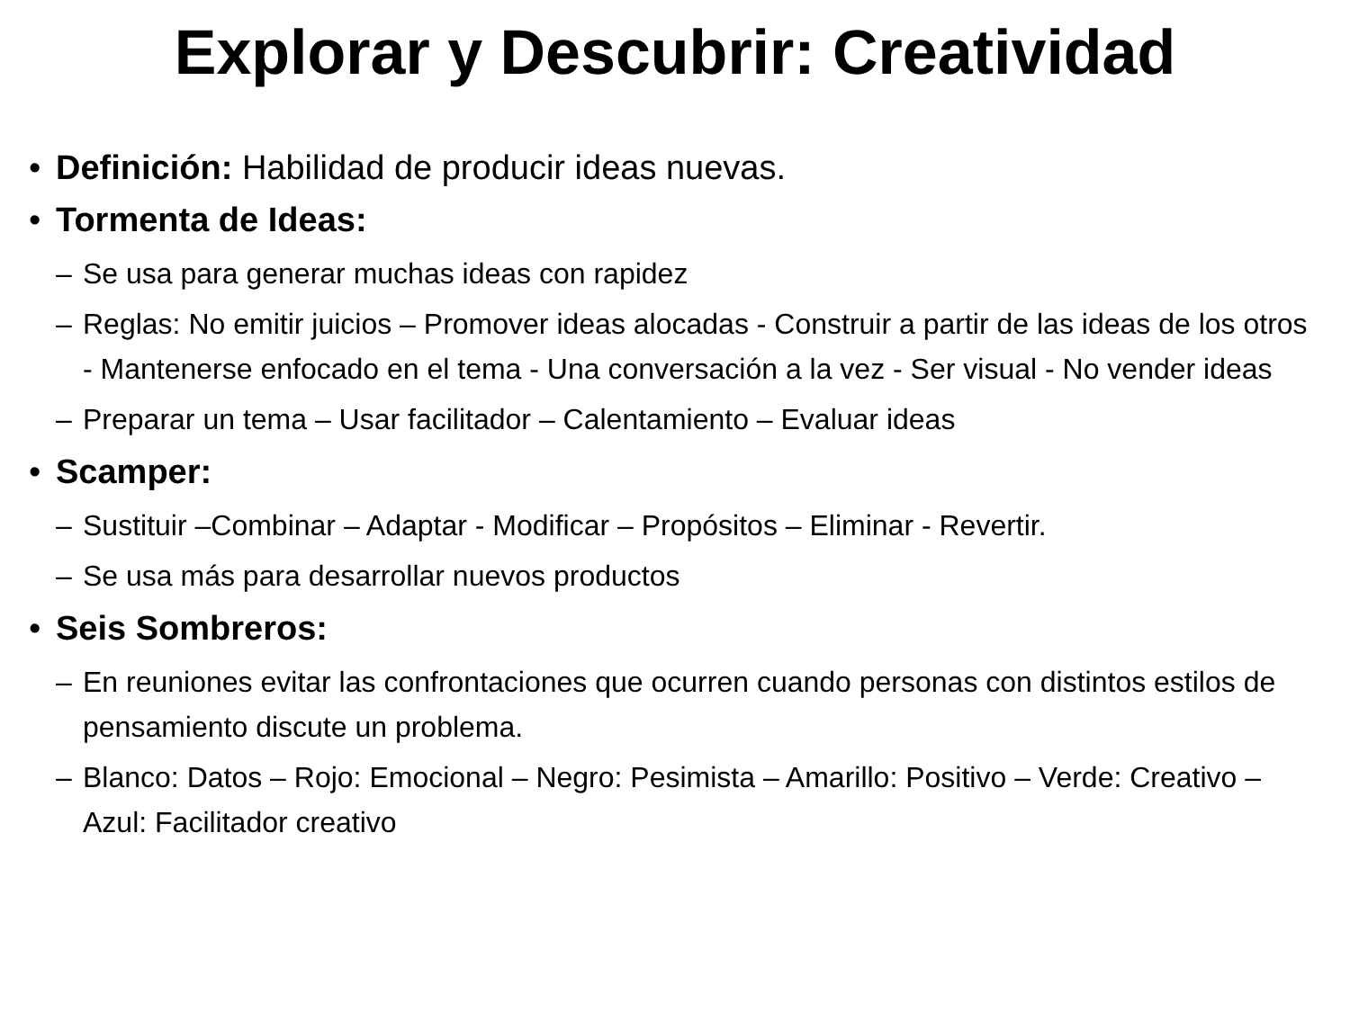Explorar y Descubrir: Creatividad
• Definición: Habilidad de producir ideas nuevas.
• Tormenta de Ideas:
– Se usa para generar muchas ideas con rapidez
– Reglas: No emitir juicios – Promover ideas alocadas - Construir a partir de las ideas de los otros - Mantenerse enfocado en el tema - Una conversación a la vez - Ser visual - No vender ideas
– Preparar un tema – Usar facilitador – Calentamiento – Evaluar ideas
• Scamper:
– Sustituir –Combinar – Adaptar - Modificar – Propósitos – Eliminar - Revertir.
– Se usa más para desarrollar nuevos productos
• Seis Sombreros:
– En reuniones evitar las confrontaciones que ocurren cuando personas con distintos estilos de pensamiento discute un problema.
– Blanco: Datos – Rojo: Emocional – Negro: Pesimista – Amarillo: Positivo – Verde: Creativo – Azul: Facilitador creativo